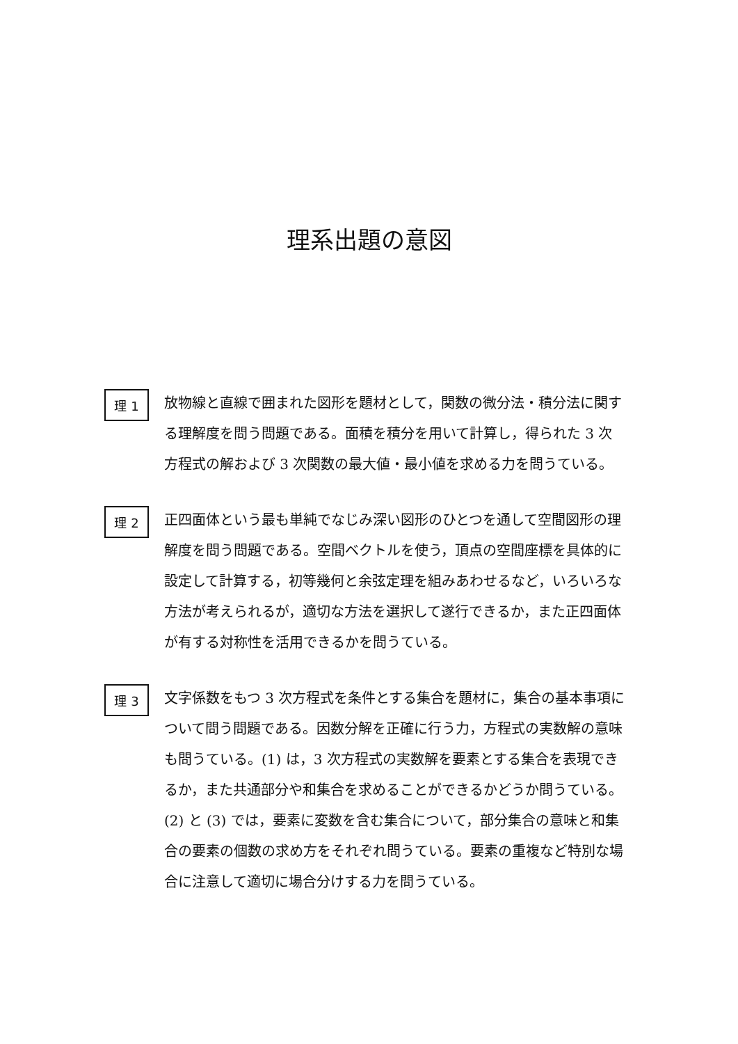理系出題の意図
理 1
放物線と直線で囲まれた図形を題材として，関数の微分法・積分法に関する理解度を問う問題である。面積を積分を用いて計算し，得られた 3 次方程式の解および 3 次関数の最大値・最小値を求める力を問うている。
理 2
正四面体という最も単純でなじみ深い図形のひとつを通して空間図形の理解度を問う問題である。空間ベクトルを使う，頂点の空間座標を具体的に設定して計算する，初等幾何と余弦定理を組みあわせるなど，いろいろな方法が考えられるが，適切な方法を選択して遂行できるか，また正四面体が有する対称性を活用できるかを問うている。
理 3
文字係数をもつ 3 次方程式を条件とする集合を題材に，集合の基本事項について問う問題である。因数分解を正確に行う力，方程式の実数解の意味も問うている。(1) は，3 次方程式の実数解を要素とする集合を表現できるか，また共通部分や和集合を求めることができるかどうか問うている。(2) と (3) では，要素に変数を含む集合について，部分集合の意味と和集合の要素の個数の求め方をそれぞれ問うている。要素の重複など特別な場合に注意して適切に場合分けする力を問うている。